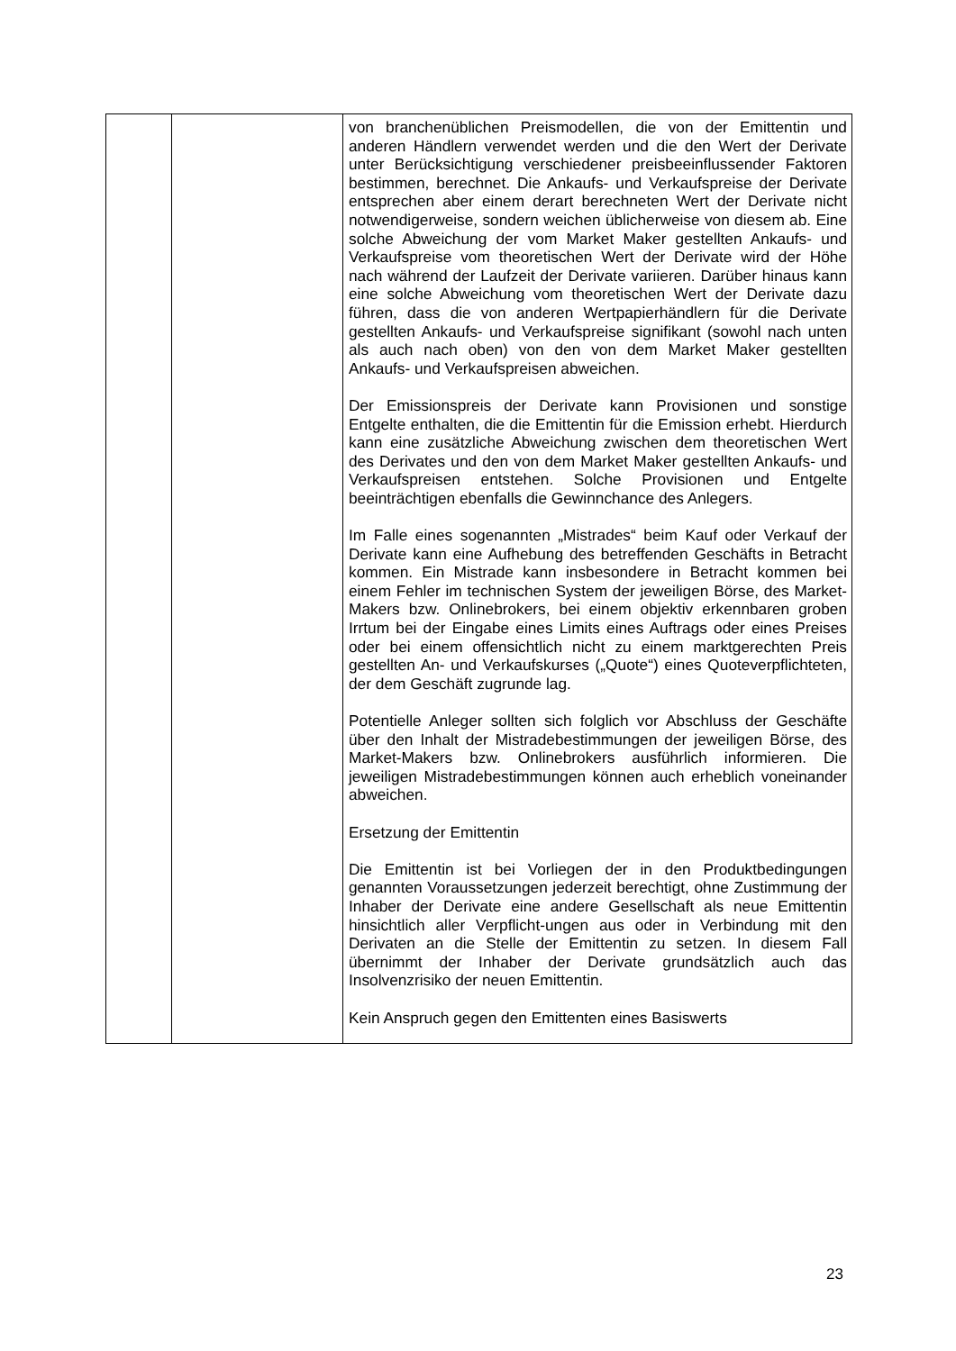| | | von branchenüblichen Preismodellen, die von der Emittentin und anderen Händlern verwendet werden und die den Wert der Derivate unter Berücksichtigung verschiedener preisbeeinflussender Faktoren bestimmen, berechnet. Die Ankaufs- und Verkaufspreise der Derivate entsprechen aber einem derart berechneten Wert der Derivate nicht notwendigerweise, sondern weichen üblicherweise von diesem ab. Eine solche Abweichung der vom Market Maker gestellten Ankaufs- und Verkaufspreise vom theoretischen Wert der Derivate wird der Höhe nach während der Laufzeit der Derivate variieren. Darüber hinaus kann eine solche Abweichung vom theoretischen Wert der Derivate dazu führen, dass die von anderen Wertpapierhändlern für die Derivate gestellten Ankaufs- und Verkaufspreise signifikant (sowohl nach unten als auch nach oben) von den von dem Market Maker gestellten Ankaufs- und Verkaufspreisen abweichen. Der Emissionspreis der Derivate kann Provisionen und sonstige Entgelte enthalten, die die Emittentin für die Emission erhebt. Hierdurch kann eine zusätzliche Abweichung zwischen dem theoretischen Wert des Derivates und den von dem Market Maker gestellten Ankaufs- und Verkaufspreisen entstehen. Solche Provisionen und Entgelte beeinträchtigen ebenfalls die Gewinnchance des Anlegers. Im Falle eines sogenannten „Mistrades“ beim Kauf oder Verkauf der Derivate kann eine Aufhebung des betreffenden Geschäfts in Betracht kommen. Ein Mistrade kann insbesondere in Betracht kommen bei einem Fehler im technischen System der jeweiligen Börse, des Market-Makers bzw. Onlinebrokers, bei einem objektiv erkennbaren groben Irrtum bei der Eingabe eines Limits eines Auftrags oder eines Preises oder bei einem offensichtlich nicht zu einem marktgerechten Preis gestellten An- und Verkaufskurses („Quote“) eines Quoteverpflichteten, der dem Geschäft zugrunde lag. Potentielle Anleger sollten sich folglich vor Abschluss der Geschäfte über den Inhalt der Mistradebestimmungen der jeweiligen Börse, des Market-Makers bzw. Onlinebrokers ausführlich informieren. Die jeweiligen Mistradebestimmungen können auch erheblich voneinander abweichen. Ersetzung der Emittentin Die Emittentin ist bei Vorliegen der in den Produktbedingungen genannten Voraussetzungen jederzeit berechtigt, ohne Zustimmung der Inhaber der Derivate eine andere Gesellschaft als neue Emittentin hinsichtlich aller Verpflicht-ungen aus oder in Verbindung mit den Derivaten an die Stelle der Emittentin zu setzen. In diesem Fall übernimmt der Inhaber der Derivate grundsätzlich auch das Insolvenzrisiko der neuen Emittentin. Kein Anspruch gegen den Emittenten eines Basiswerts |
23